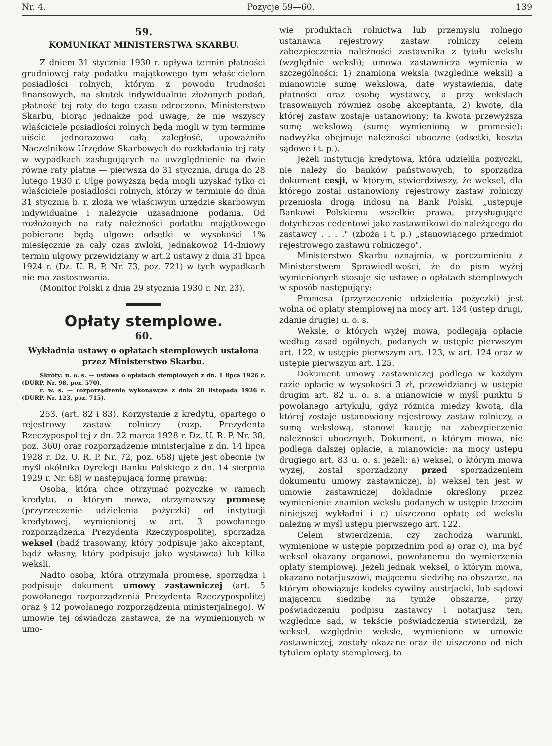Nr. 4. Pozycje 59—60. 139
59.
KOMUNIKAT MINISTERSTWA SKARBU.
Z dniem 31 stycznia 1930 r. upływa termin płatności grudniowej raty podatku majątkowego tym właścicielom posiadłości rolnych, którym z powodu trudności finansowych, na skutek indywidualnie złożonych podań, płatność tej raty do tego czasu odroczono. Ministerstwo Skarbu, biorąc jednakże pod uwagę, że nie wszyscy właściciele posiadłości rolnych będą mogli w tym terminie uiścić jednorazowo całą zaległość, upoważniło Naczelników Urzędów Skarbowych do rozkładania tej raty w wypadkach zasługujących na uwzględnienie na dwie równe raty płatne — pierwsza do 31 stycznia, druga do 28 lutego 1930 r. Ulgę powyższą będą mogli uzyskać tylko ci właściciele posiadłości rolnych, którzy w terminie do dnia 31 stycznia b. r. złożą we właściwym urzędzie skarbowym indywidualne i należycie uzasadnione podania. Od rozłożonych na raty należności podatku majątkowego pobierane będą ulgowe odsetki w wysokości 1% miesięcznie za cały czas zwłoki, jednakowoż 14-dniowy termin ulgowy przewidziany w art.2 ustawy z dnia 31 lipca 1924 r. (Dz. U. R. P. Nr. 73, poz. 721) w tych wypadkach nie ma zastosowania.
(Monitor Polski z dnia 29 stycznia 1930 r. Nr. 23).
Opłaty stemplowe.
60.
Wykładnia ustawy o opłatach stemplowych ustalona przez Ministerstwo Skarbu.
Skróty: u. o. s. — ustawa o opłatach stemplowych z dn. 1 lipca 1926 r. (DURP. Nr. 98, poz. 570).
r. w. s. — rozporządzenie wykonawcze z dnia 20 listopada 1926 r. (DURP. Nr. 123, poz. 715).
253. (art. 82 i 83). Korzystanie z kredytu, opartego o rejestrowy zastaw rolniczy (rozp. Prezydenta Rzeczypospolitej z dn. 22 marca 1928 r. Dz. U. R. P. Nr. 38, poz. 360) oraz rozporządzenie ministerjalne z dn. 14 lipca 1928 r. Dz. U. R. P. Nr. 72, poz. 658) ujęte jest obecnie (w myśl okólnika Dyrekcji Banku Polskiego z dn. 14 sierpnia 1929 r. Nr. 68) w następującą formę prawną:
Osoba, która chce otrzymać pożyczkę w ramach kredytu, o którym mowa, otrzymawszy promesę (przyrzeczenie udzielenia pożyczki) od instytucji kredytowej, wymienionej w art. 3 powołanego rozporządzenia Prezydenta Rzeczypospolitej, sporządza weksel (bądź trasowany, który podpisuje jako akceptant, bądź własny, który podpisuje jako wystawca) lub kilka weksli.
Nadto osoba, która otrzymała promesę, sporządza i podpisuje dokument umowy zastawniczej (art. 5 powołanego rozporządzenia Prezydenta Rzeczypospolitej oraz § 12 powołanego rozporządzenia ministerjalnego). W umowie tej oświadcza zastawca, że na wymienionych w umo-
wie produktach rolnictwa lub przemysłu rolnego ustanawia rejestrowy zastaw rolniczy celem zabezpieczenia należności zastawnika z tytułu wekslu (względnie weksli); umowa zastawnicza wymienia w szczególności: 1) znamiona weksla (względnie weksli) a mianowicie sumę wekslową, datę wystawienia, datę płatności oraz osobę wystawcy, a przy wekslach trasowanych również osobę akceptanta, 2) kwotę, dla której zastaw zostaje ustanowiony; ta kwota przewyższa sumę wekslową (sumę wymienioną w promesie): nadwyżka obejmuje należności uboczne (odsetki, koszta sądowe i t. p.).
Jeżeli instytucja kredytowa, która udzieliła pożyczki, nie należy do banków państwowych, to sporządza dokument cesji, w którym, stwierdziwszy, że weksel, dla którego został ustanowiony rejestrowy zastaw rolniczy przeniosła drogą indosu na Bank Polski, „ustępuje Bankowi Polskiemu wszelkie prawa, przysługujące dotychczas cedentowi jako zastawnikowi do należącego do zastawcy . . . ." (zboża i t. p.) „stanowiącego przedmiot rejestrowego zastawu rolniczego".
Ministerstwo Skarbu oznajmia, w porozumieniu z Ministerstwem Sprawiedliwości, że do pism wyżej wymienionych stosuje się ustawę o opłatach stemplowych w sposób następujący:
Promesa (przyrzeczenie udzielenia pożyczki) jest wolna od opłaty stemplowej na mocy art. 134 (ustęp drugi, zdanie drugie) u. o. s.
Weksle, o których wyżej mowa, podlegają opłacie według zasad ogólnych, podanych w ustępie pierwszym art. 122, w ustępie pierwszym art. 123, w art. 124 oraz w ustępie pierwszym art. 125.
Dokument umowy zastawniczej podlega w każdym razie opłacie w wysokości 3 zł, przewidzianej w ustępie drugim art. 82 u. o. s. a mianowicie w myśl punktu 5 powołanego artykułu, gdyż różnica między kwotą, dla której zostaje ustanowiony rejestrowy zastaw rolniczy, a sumą wekslową, stanowi kaucję na zabezpieczenie należności ubocznych. Dokument, o którym mowa, nie podlega dalszej opłacie, a mianowicie: na mocy ustępu drugiego art. 83 u. o. s. jeżeli: a) weksel, o którym mowa wyżej, został sporządzony przed sporządzeniem dokumentu umowy zastawniczej, b) weksel ten jest w umowie zastawniczej dokładnie określony przez wymienienie znamion wekslu podanych w ustępie trzecim niniejszej wykładni i c) uiszczono opłatę od wekslu należną w myśl ustępu pierwszego art. 122.
Celem stwierdzenia, czy zachodzą warunki, wymienione w ustępie poprzednim pod a) oraz c), ma być weksel okazany organowi, powołanemu do wymierzenia opłaty stemplowej. Jeżeli jednak weksel, o którym mowa, okazano notarjuszowi, mającemu siedzibę na obszarze, na którym obowiązuje kodeks cywilny austrjacki, lub sądowi mającemu siedzibę na tymże obszarze, przy poświadczeniu podpisu zastawcy i notarjusz ten, względnie sąd, w tekście poświadczenia stwierdził, że weksel, względnie weksle, wymienione w umowie zastawniczej, zostały okazane oraz ile uiszczono od nich tytułem opłaty stemplowej, to